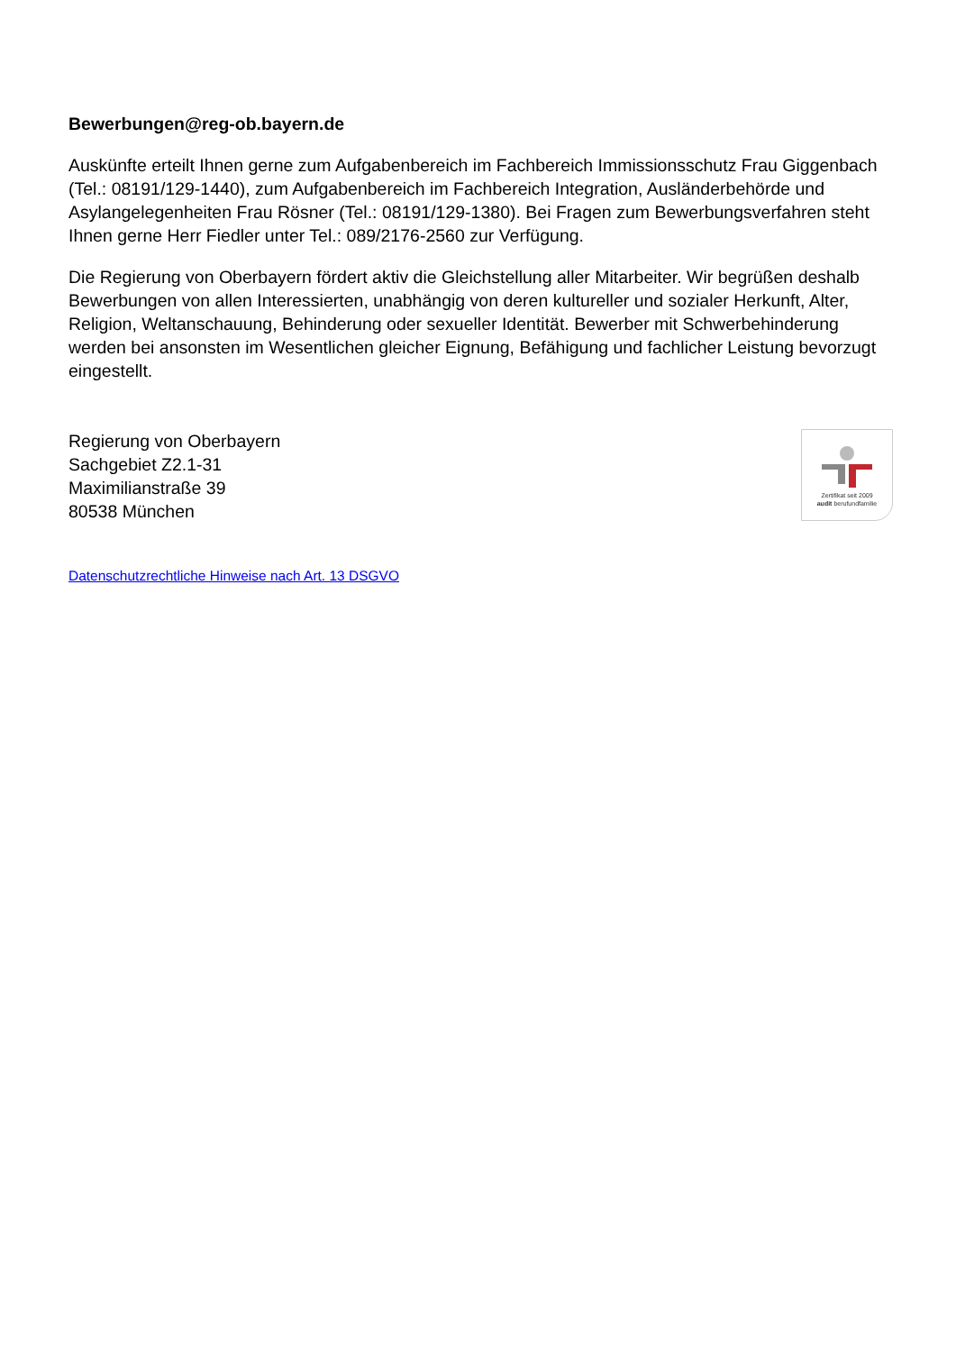Bewerbungen@reg-ob.bayern.de
Auskünfte erteilt Ihnen gerne zum Aufgabenbereich im Fachbereich Immissionsschutz Frau Giggenbach (Tel.: 08191/129-1440), zum Aufgabenbereich im Fachbereich Integration, Ausländerbehörde und Asylangelegenheiten Frau Rösner (Tel.: 08191/129-1380). Bei Fragen zum Bewerbungsverfahren steht Ihnen gerne Herr Fiedler unter Tel.: 089/2176-2560 zur Verfügung.
Die Regierung von Oberbayern fördert aktiv die Gleichstellung aller Mitarbeiter. Wir begrüßen deshalb Bewerbungen von allen Interessierten, unabhängig von deren kultureller und sozialer Herkunft, Alter, Religion, Weltanschauung, Behinderung oder sexueller Identität. Bewerber mit Schwerbehinderung werden bei ansonsten im Wesentlichen gleicher Eignung, Befähigung und fachlicher Leistung bevorzugt eingestellt.
Regierung von Oberbayern
Sachgebiet Z2.1-31
Maximilianstraße 39
80538 München
Zertifikat seit 2009
audit berufundfamilie
Datenschutzrechtliche Hinweise nach Art. 13 DSGVO